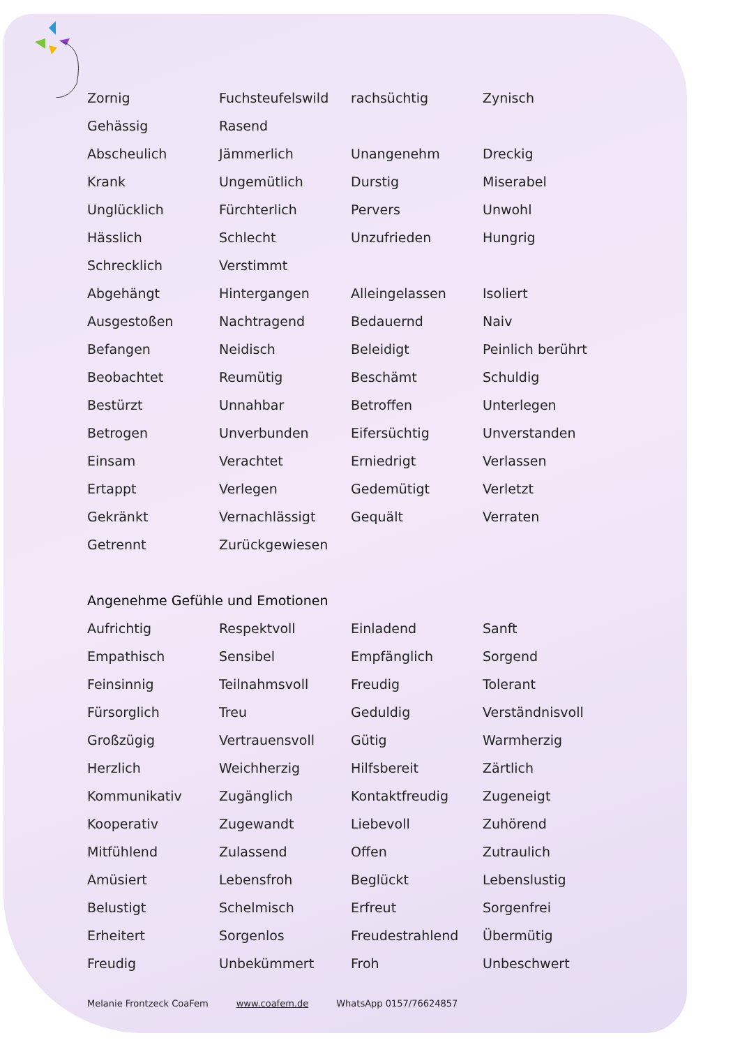| Zornig | Fuchsteufelswild | rachsüchtig | Zynisch |
| Gehässig | Rasend | | |
| Abscheulich | Jämmerlich | Unangenehm | Dreckig |
| Krank | Ungemütlich | Durstig | Miserabel |
| Unglücklich | Fürchterlich | Pervers | Unwohl |
| Hässlich | Schlecht | Unzufrieden | Hungrig |
| Schrecklich | Verstimmt | | |
| Abgehängt | Hintergangen | Alleingelassen | Isoliert |
| Ausgestoßen | Nachtragend | Bedauernd | Naiv |
| Befangen | Neidisch | Beleidigt | Peinlich berührt |
| Beobachtet | Reumütig | Beschämt | Schuldig |
| Bestürzt | Unnahbar | Betroffen | Unterlegen |
| Betrogen | Unverbunden | Eifersüchtig | Unverstanden |
| Einsam | Verachtet | Erniedrigt | Verlassen |
| Ertappt | Verlegen | Gedemütigt | Verletzt |
| Gekränkt | Vernachlässigt | Gequält | Verraten |
| Getrennt | Zurückgewiesen | | |
Angenehme Gefühle und Emotionen
| Aufrichtig | Respektvoll | Einladend | Sanft |
| Empathisch | Sensibel | Empfänglich | Sorgend |
| Feinsinnig | Teilnahmsvoll | Freudig | Tolerant |
| Fürsorglich | Treu | Geduldig | Verständnisvoll |
| Großzügig | Vertrauensvoll | Gütig | Warmherzig |
| Herzlich | Weichherzig | Hilfsbereit | Zärtlich |
| Kommunikativ | Zugänglich | Kontaktfreudig | Zugeneigt |
| Kooperativ | Zugewandt | Liebevoll | Zuhörend |
| Mitfühlend | Zulassend | Offen | Zutraulich |
| Amüsiert | Lebensfroh | Beglückt | Lebenslustig |
| Belustigt | Schelmisch | Erfreut | Sorgenfrei |
| Erheitert | Sorgenlos | Freudestrahlend | Übermütig |
| Freudig | Unbekümmert | Froh | Unbeschwert |
Melanie Frontzeck CoaFem www.coafem.de WhatsApp 0157/76624857